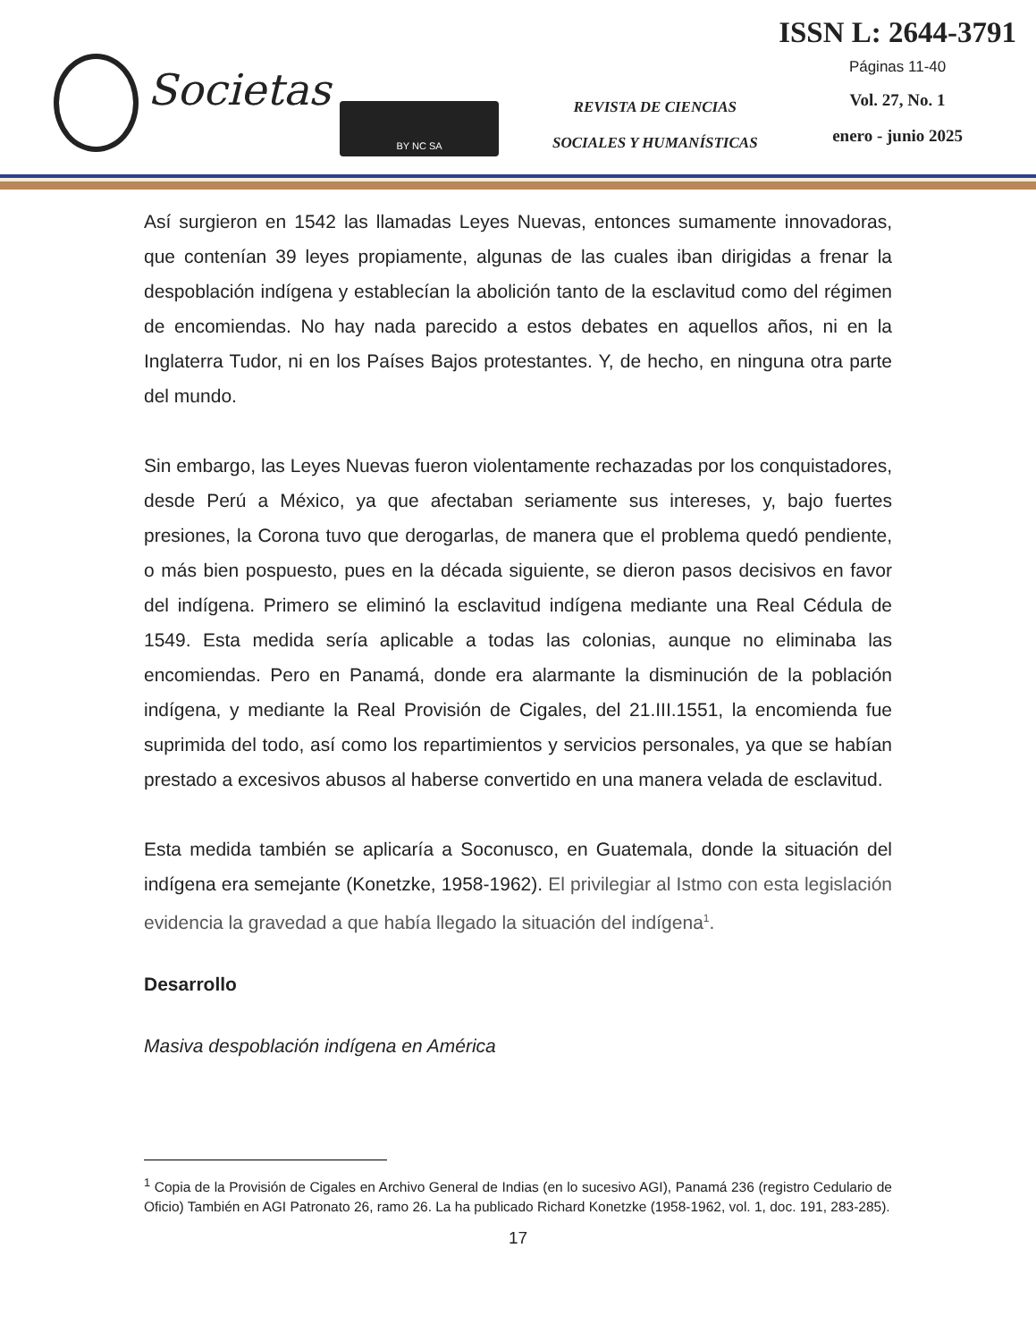Societas
BY NC SA
REVISTA DE CIENCIAS
SOCIALES Y HUMANÍSTICAS
ISSN L: 2644-3791
Páginas 11-40
Vol. 27, No. 1
enero - junio 2025
Así surgieron en 1542 las llamadas Leyes Nuevas, entonces sumamente innovadoras, que contenían 39 leyes propiamente, algunas de las cuales iban dirigidas a frenar la despoblación indígena y establecían la abolición tanto de la esclavitud como del régimen de encomiendas. No hay nada parecido a estos debates en aquellos años, ni en la Inglaterra Tudor, ni en los Países Bajos protestantes. Y, de hecho, en ninguna otra parte del mundo.
Sin embargo, las Leyes Nuevas fueron violentamente rechazadas por los conquistadores, desde Perú a México, ya que afectaban seriamente sus intereses, y, bajo fuertes presiones, la Corona tuvo que derogarlas, de manera que el problema quedó pendiente, o más bien pospuesto, pues en la década siguiente, se dieron pasos decisivos en favor del indígena. Primero se eliminó la esclavitud indígena mediante una Real Cédula de 1549. Esta medida sería aplicable a todas las colonias, aunque no eliminaba las encomiendas. Pero en Panamá, donde era alarmante la disminución de la población indígena, y mediante la Real Provisión de Cigales, del 21.III.1551, la encomienda fue suprimida del todo, así como los repartimientos y servicios personales, ya que se habían prestado a excesivos abusos al haberse convertido en una manera velada de esclavitud.
Esta medida también se aplicaría a Soconusco, en Guatemala, donde la situación del indígena era semejante (Konetzke, 1958-1962). El privilegiar al Istmo con esta legislación evidencia la gravedad a que había llegado la situación del indígena<sup>1</sup>.
Desarrollo
Masiva despoblación indígena en América
<sup>1</sup> Copia de la Provisión de Cigales en Archivo General de Indias (en lo sucesivo AGI), Panamá 236 (registro Cedulario de Oficio) También en AGI Patronato 26, ramo 26. La ha publicado Richard Konetzke (1958-1962, vol. 1, doc. 191, 283-285).
17